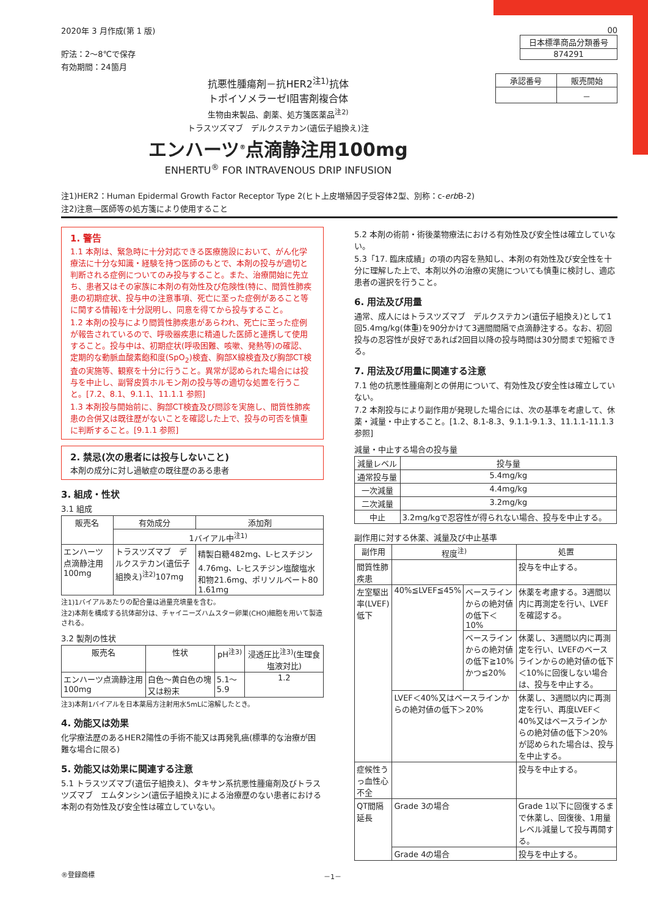2020年 3 月作成(第 1 版)
貯法：2～8℃で保存
有効期間：24箇月
00
| 日本標準商品分類番号 |
| 874291 |
抗悪性腫瘍剤－抗HER2<sup>注1)</sup>抗体
トポイソメラーゼⅠ阻害剤複合体
生物由来製品、劇薬、処方箋医薬品<sup>注2)</sup>
トラスツズマブ　デルクステカン(遺伝子組換え)注
エンハーツ<sup>®</sup>点滴静注用100mg
ENHERTU<sup>®</sup> FOR INTRAVENOUS DRIP INFUSION
| 承認番号 | 販売開始 |
| | － |
注1)HER2：Human Epidermal Growth Factor Receptor Type 2(ヒト上皮増殖因子受容体2型、別称：c-erb B-2)
注2)注意―医師等の処方箋により使用すること
1. 警告
1.1 本剤は、緊急時に十分対応できる医療施設において、がん化学療法に十分な知識・経験を持つ医師のもとで、本剤の投与が適切と判断される症例についてのみ投与すること。また、治療開始に先立ち、患者又はその家族に本剤の有効性及び危険性(特に、間質性肺疾患の初期症状、投与中の注意事項、死亡に至った症例があること等に関する情報)を十分説明し、同意を得てから投与すること。
1.2 本剤の投与により間質性肺疾患があらわれ、死亡に至った症例が報告されているので、呼吸器疾患に精通した医師と連携して使用すること。投与中は、初期症状(呼吸困難、咳嗽、発熱等)の確認、定期的な動脈血酸素飽和度(SpO<sub>2</sub>)検査、胸部X線検査及び胸部CT検査の実施等、観察を十分に行うこと。異常が認められた場合には投与を中止し、副腎皮質ホルモン剤の投与等の適切な処置を行うこと。[7.2、8.1、9.1.1、11.1.1 参照]
1.3 本剤投与開始前に、胸部CT検査及び問診を実施し、間質性肺疾患の合併又は既往歴がないことを確認した上で、投与の可否を慎重に判断すること。[9.1.1 参照]
2. 禁忌(次の患者には投与しないこと)
本剤の成分に対し過敏症の既往歴のある患者
3. 組成・性状
3.1 組成
| 販売名 | 有効成分 | 添加剤 |
| | 1バイアル中<sup>注1)</sup> | |
| エンハーツ点滴静注用100mg | トラスツズマブ デルクステカン(遺伝子組換え)<sup>注2)</sup>107mg | 精製白糖482mg、L-ヒスチジン4.76mg、L-ヒスチジン塩酸塩水和物21.6mg、ポリソルベート80 1.61mg |
注1)1バイアルあたりの配合量は過量充填量を含む。
注2)本剤を構成する抗体部分は、チャイニーズハムスター卵巣(CHO)細胞を用いて製造される。
3.2 製剤の性状
| 販売名 | 性状 | pH<sup>注3)</sup> | 浸透圧比<sup>注3)</sup>(生理食塩液対比) |
| エンハーツ点滴静注用100mg | 白色～黄白色の塊又は粉末 | 5.1～5.9 | 1.2 |
注3)本剤1バイアルを日本薬局方注射用水5mLに溶解したとき。
4. 効能又は効果
化学療法歴のあるHER2陽性の手術不能又は再発乳癌(標準的な治療が困難な場合に限る)
5. 効能又は効果に関連する注意
5.1 トラスツズマブ(遺伝子組換え)、タキサン系抗悪性腫瘍剤及びトラスツズマブ　エムタンシン(遺伝子組換え)による治療歴のない患者における本剤の有効性及び安全性は確立していない。
5.2 本剤の術前・術後薬物療法における有効性及び安全性は確立していない。
5.3「17. 臨床成績」の項の内容を熟知し、本剤の有効性及び安全性を十分に理解した上で、本剤以外の治療の実施についても慎重に検討し、適応患者の選択を行うこと。
6. 用法及び用量
通常、成人にはトラスツズマブ　デルクステカン(遺伝子組換え)として1回5.4mg/kg(体重)を90分かけて3週間間隔で点滴静注する。なお、初回投与の忍容性が良好であれば2回目以降の投与時間は30分間まで短縮できる。
7. 用法及び用量に関連する注意
7.1 他の抗悪性腫瘍剤との併用について、有効性及び安全性は確立していない。
7.2 本剤投与により副作用が発現した場合には、次の基準を考慮して、休薬・減量・中止すること。[1.2、8.1-8.3、9.1.1-9.1.3、11.1.1-11.1.3 参照]
減量・中止する場合の投与量
| 減量レベル | 投与量 |
| 通常投与量 | 5.4mg/kg |
| 一次減量 | 4.4mg/kg |
| 二次減量 | 3.2mg/kg |
| 中止 | 3.2mg/kgで忍容性が得られない場合、投与を中止する。 |
副作用に対する休薬、減量及び中止基準
| 副作用 | 程度<sup>注)</sup> | | 処置 |
| 間質性肺疾患 | | | 投与を中止する。 |
| 左室駆出率(LVEF)低下 | 40%≦LVEF≦45% | ベースラインからの絶対値の低下＜10% | 休薬を考慮する。3週間以内に再測定を行い、LVEFを確認する。 |
| | | ベースラインからの絶対値の低下≧10%かつ≦20% | 休薬し、3週間以内に再測定を行い、LVEFのベースラインからの絶対値の低下＜10%に回復しない場合は、投与を中止する。 |
| | LVEF＜40%又はベースラインからの絶対値の低下＞20% | | 休薬し、3週間以内に再測定を行い、再度LVEF＜40%又はベースラインからの絶対値の低下＞20%が認められた場合は、投与を中止する。 |
| 症候性うっ血性心不全 | | | 投与を中止する。 |
| QT間隔延長 | Grade 3の場合 | | Grade 1以下に回復するまで休薬し、回復後、1用量レベル減量して投与再開する。 |
| | Grade 4の場合 | | 投与を中止する。 |
®登録商標 －1－